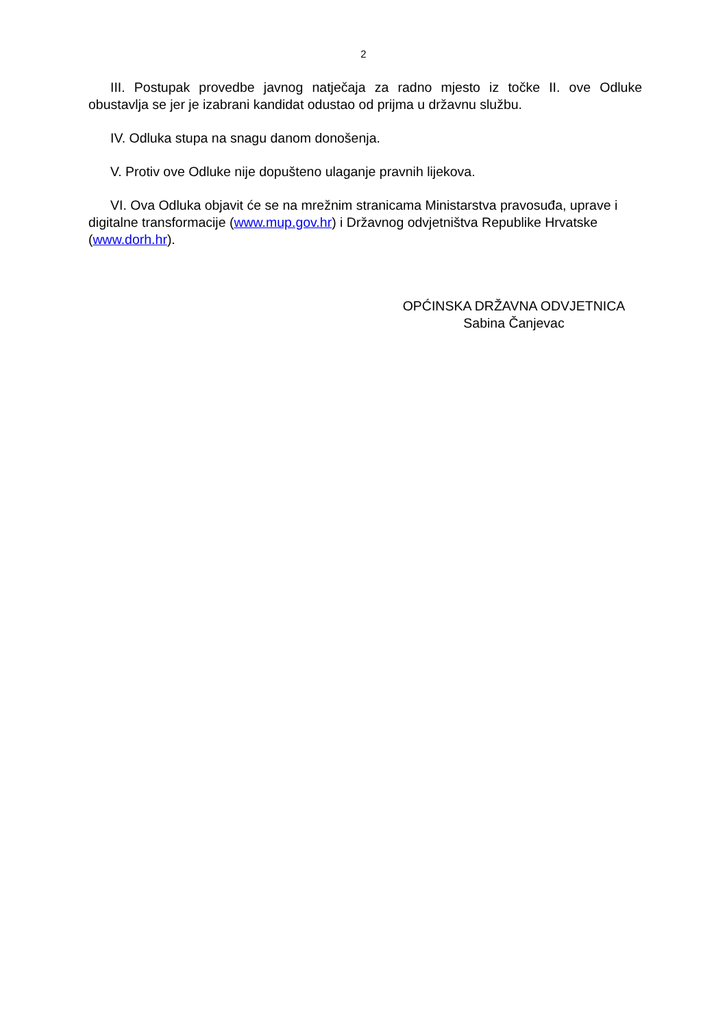2
III. Postupak provedbe javnog natječaja za radno mjesto iz točke II. ove Odluke obustavlja se jer je izabrani kandidat odustao od prijma u državnu službu.
IV. Odluka stupa na snagu danom donošenja.
V. Protiv ove Odluke nije dopušteno ulaganje pravnih lijekova.
VI. Ova Odluka objavit će se na mrežnim stranicama Ministarstva pravosuđa, uprave i digitalne transformacije (www.mup.gov.hr) i Državnog odvjetništva Republike Hrvatske (www.dorh.hr).
OPĆINSKA DRŽAVNA ODVJETNICA
Sabina Čanjevac